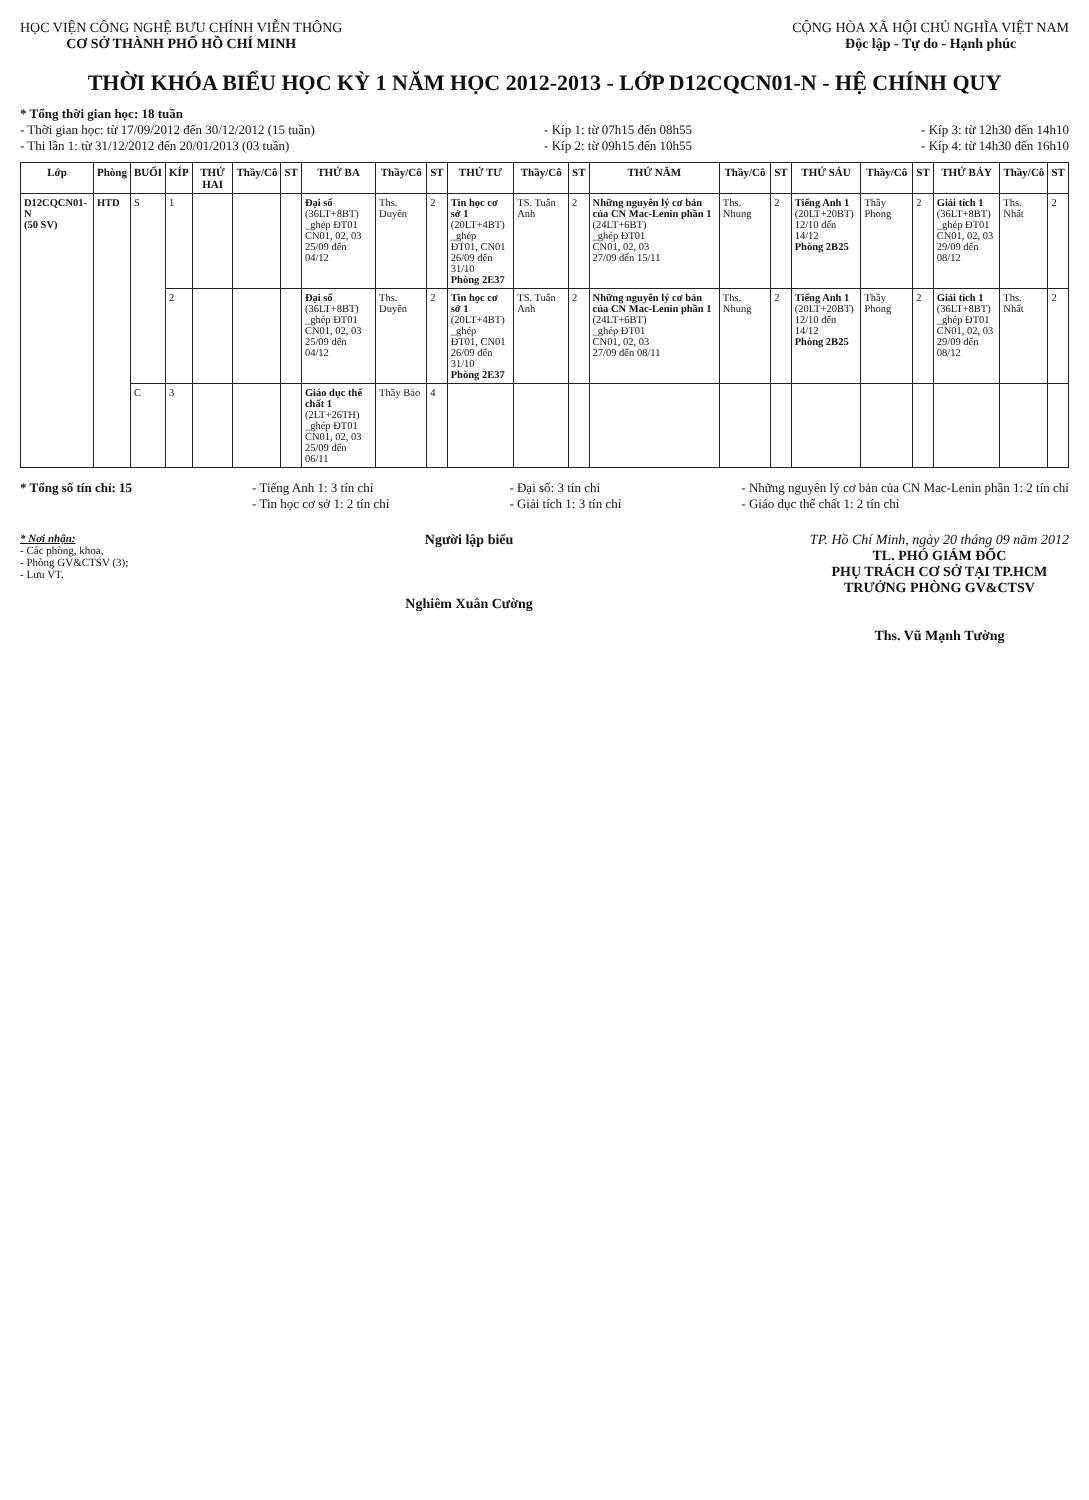HỌC VIỆN CÔNG NGHỆ BƯU CHÍNH VIỄN THÔNG
CƠ SỞ THÀNH PHỐ HỒ CHÍ MINH
CỘNG HÒA XÃ HỘI CHỦ NGHĨA VIỆT NAM
Độc lập - Tự do - Hạnh phúc
THỜI KHÓA BIỂU HỌC KỲ 1 NĂM HỌC 2012-2013 - LỚP D12CQCN01-N - HỆ CHÍNH QUY
* Tổng thời gian học: 18 tuần
- Thời gian học: từ 17/09/2012 đến 30/12/2012 (15 tuần)
- Thi lần 1: từ 31/12/2012 đến 20/01/2013 (03 tuần)
- Kíp 1: từ 07h15 đến 08h55
- Kíp 2: từ 09h15 đến 10h55
- Kíp 3: từ 12h30 đến 14h10
- Kíp 4: từ 14h30 đến 16h10
| Lớp | Phòng | BUỔI | KÍP | THỨ HAI | Thầy/Cô | ST | THỨ BA | Thầy/Cô | ST | THỨ TƯ | Thầy/Cô | ST | THỨ NĂM | Thầy/Cô | ST | THỨ SÁU | Thầy/Cô | ST | THỨ BẢY | Thầy/Cô | ST |
| --- | --- | --- | --- | --- | --- | --- | --- | --- | --- | --- | --- | --- | --- | --- | --- | --- | --- | --- | --- | --- | --- |
| D12CQCN01-N (50 SV) | HTD | S | 1 | | | | Đại số (36LT+8BT) _ghép ĐT01 CN01, 02, 03 25/09 đến 04/12 | Ths. Duyên | 2 | Tin học cơ sở 1 (20LT+4BT) _ghép ĐT01, CN01 26/09 đến 31/10 Phòng 2E37 | TS. Tuấn Anh | 2 | Những nguyên lý cơ bản của CN Mac-Lenin phần 1 (24LT+6BT) _ghép ĐT01 CN01, 02, 03 27/09 đến 15/11 | Ths. Nhung | 2 | Tiếng Anh 1 (20LT+20BT) 12/10 đến 14/12 Phòng 2B25 | Thầy Phong | 2 | Giải tích 1 (36LT+8BT) _ghép ĐT01 CN01, 02, 03 29/09 đến 08/12 | Ths. Nhất | 2 |
| | | | 2 | | | | Đại số (36LT+8BT) _ghép ĐT01 CN01, 02, 03 25/09 đến 04/12 | Ths. Duyên | 2 | Tin học cơ sở 1 (20LT+4BT) _ghép ĐT01, CN01 26/09 đến 31/10 Phòng 2E37 | TS. Tuấn Anh | 2 | Những nguyên lý cơ bản của CN Mac-Lenin phần 1 (24LT+6BT) _ghép ĐT01 CN01, 02, 03 27/09 đến 08/11 | Ths. Nhung | 2 | Tiếng Anh 1 (20LT+20BT) 12/10 đến 14/12 Phòng 2B25 | Thầy Phong | 2 | Giải tích 1 (36LT+8BT) _ghép ĐT01 CN01, 02, 03 29/09 đến 08/12 | Ths. Nhất | 2 |
| | | C | 3 | | | | Giáo dục thể chất 1 (2LT+26TH) _ghép ĐT01 CN01, 02, 03 25/09 đến 06/11 | Thầy Bảo | 4 | | | | | | | | | | | | |
* Tổng số tín chỉ: 15 - Tiếng Anh 1: 3 tín chỉ
- Tin học cơ sở 1: 2 tín chỉ
- Đại số: 3 tín chỉ
- Giải tích 1: 3 tín chỉ
- Những nguyên lý cơ bản của CN Mac-Lenin phần 1: 2 tín chỉ
- Giáo dục thể chất 1: 2 tín chỉ
* Nơi nhận:
- Các phòng, khoa,
- Phòng GV&CTSV (3);
- Lưu VT.
Người lập biểu
Nghiêm Xuân Cường
TP. Hồ Chí Minh, ngày 20 tháng 09 năm 2012
TL. PHÓ GIÁM ĐỐC
PHỤ TRÁCH CƠ SỞ TẠI TP.HCM
TRƯỞNG PHÒNG GV&CTSV
Ths. Vũ Mạnh Tường